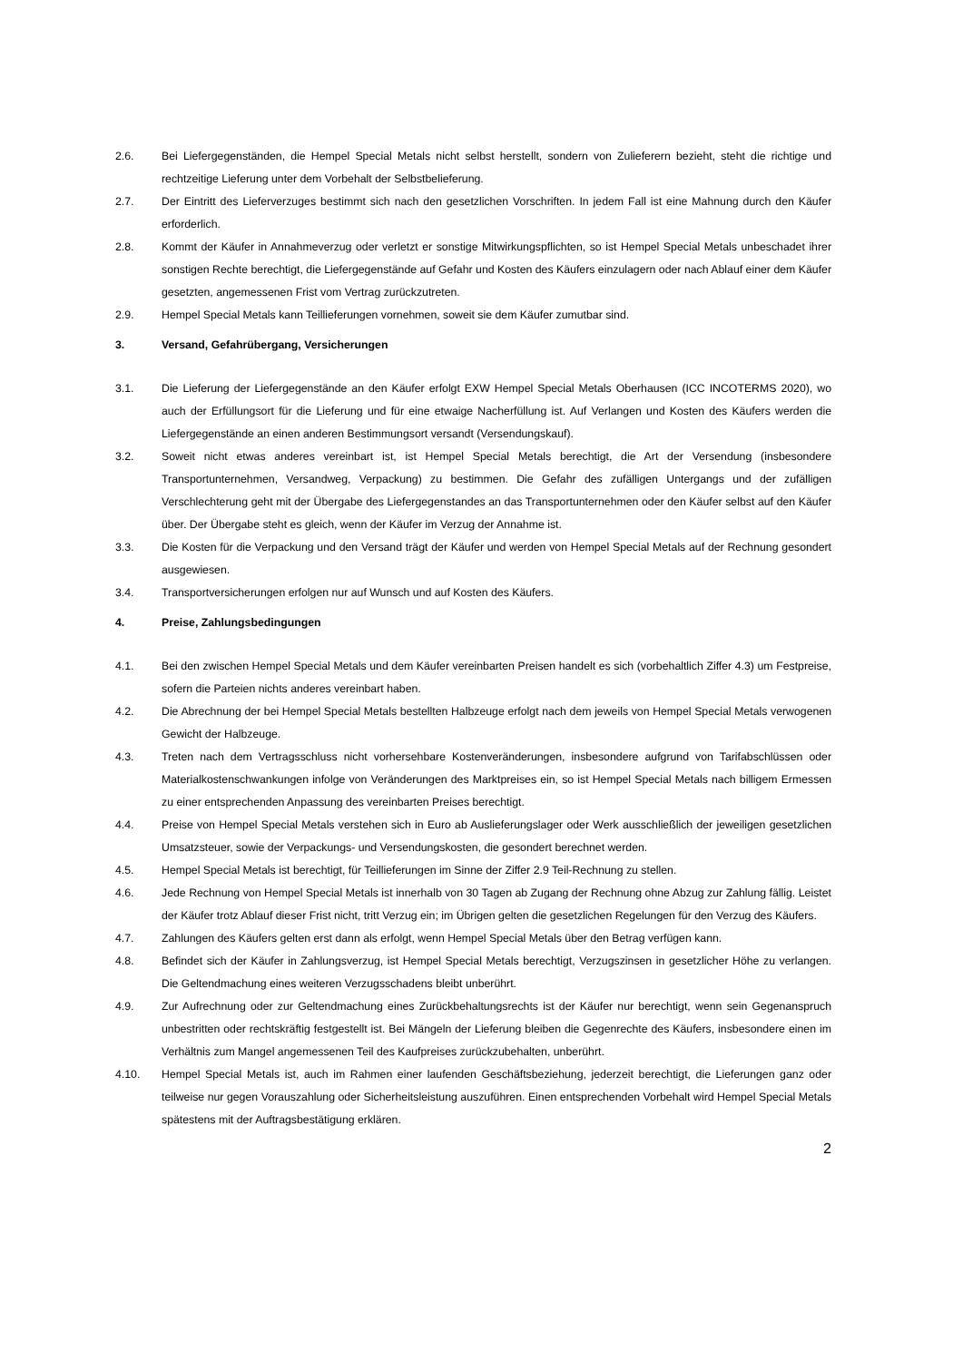2.6. Bei Liefergegenständen, die Hempel Special Metals nicht selbst herstellt, sondern von Zulieferern bezieht, steht die richtige und rechtzeitige Lieferung unter dem Vorbehalt der Selbstbelieferung.
2.7. Der Eintritt des Lieferverzuges bestimmt sich nach den gesetzlichen Vorschriften. In jedem Fall ist eine Mahnung durch den Käufer erforderlich.
2.8. Kommt der Käufer in Annahmeverzug oder verletzt er sonstige Mitwirkungspflichten, so ist Hempel Special Metals unbeschadet ihrer sonstigen Rechte berechtigt, die Liefergegenstände auf Gefahr und Kosten des Käufers einzulagern oder nach Ablauf einer dem Käufer gesetzten, angemessenen Frist vom Vertrag zurückzutreten.
2.9. Hempel Special Metals kann Teillieferungen vornehmen, soweit sie dem Käufer zumutbar sind.
3. Versand, Gefahrübergang, Versicherungen
3.1. Die Lieferung der Liefergegenstände an den Käufer erfolgt EXW Hempel Special Metals Oberhausen (ICC INCOTERMS 2020), wo auch der Erfüllungsort für die Lieferung und für eine etwaige Nacherfüllung ist. Auf Verlangen und Kosten des Käufers werden die Liefergegenstände an einen anderen Bestimmungsort versandt (Versendungskauf).
3.2. Soweit nicht etwas anderes vereinbart ist, ist Hempel Special Metals berechtigt, die Art der Versendung (insbesondere Transportunternehmen, Versandweg, Verpackung) zu bestimmen. Die Gefahr des zufälligen Untergangs und der zufälligen Verschlechterung geht mit der Übergabe des Liefergegenstandes an das Transportunternehmen oder den Käufer selbst auf den Käufer über. Der Übergabe steht es gleich, wenn der Käufer im Verzug der Annahme ist.
3.3. Die Kosten für die Verpackung und den Versand trägt der Käufer und werden von Hempel Special Metals auf der Rechnung gesondert ausgewiesen.
3.4. Transportversicherungen erfolgen nur auf Wunsch und auf Kosten des Käufers.
4. Preise, Zahlungsbedingungen
4.1. Bei den zwischen Hempel Special Metals und dem Käufer vereinbarten Preisen handelt es sich (vorbehaltlich Ziffer 4.3) um Festpreise, sofern die Parteien nichts anderes vereinbart haben.
4.2. Die Abrechnung der bei Hempel Special Metals bestellten Halbzeuge erfolgt nach dem jeweils von Hempel Special Metals verwogenen Gewicht der Halbzeuge.
4.3. Treten nach dem Vertragsschluss nicht vorhersehbare Kostenveränderungen, insbesondere aufgrund von Tarifabschlüssen oder Materialkostenschwankungen infolge von Veränderungen des Marktpreises ein, so ist Hempel Special Metals nach billigem Ermessen zu einer entsprechenden Anpassung des vereinbarten Preises berechtigt.
4.4. Preise von Hempel Special Metals verstehen sich in Euro ab Auslieferungslager oder Werk ausschließlich der jeweiligen gesetzlichen Umsatzsteuer, sowie der Verpackungs- und Versendungskosten, die gesondert berechnet werden.
4.5. Hempel Special Metals ist berechtigt, für Teillieferungen im Sinne der Ziffer 2.9 Teil-Rechnung zu stellen.
4.6. Jede Rechnung von Hempel Special Metals ist innerhalb von 30 Tagen ab Zugang der Rechnung ohne Abzug zur Zahlung fällig. Leistet der Käufer trotz Ablauf dieser Frist nicht, tritt Verzug ein; im Übrigen gelten die gesetzlichen Regelungen für den Verzug des Käufers.
4.7. Zahlungen des Käufers gelten erst dann als erfolgt, wenn Hempel Special Metals über den Betrag verfügen kann.
4.8. Befindet sich der Käufer in Zahlungsverzug, ist Hempel Special Metals berechtigt, Verzugszinsen in gesetzlicher Höhe zu verlangen. Die Geltendmachung eines weiteren Verzugsschadens bleibt unberührt.
4.9. Zur Aufrechnung oder zur Geltendmachung eines Zurückbehaltungsrechts ist der Käufer nur berechtigt, wenn sein Gegenanspruch unbestritten oder rechtskräftig festgestellt ist. Bei Mängeln der Lieferung bleiben die Gegenrechte des Käufers, insbesondere einen im Verhältnis zum Mangel angemessenen Teil des Kaufpreises zurückzubehalten, unberührt.
4.10. Hempel Special Metals ist, auch im Rahmen einer laufenden Geschäftsbeziehung, jederzeit berechtigt, die Lieferungen ganz oder teilweise nur gegen Vorauszahlung oder Sicherheitsleistung auszuführen. Einen entsprechenden Vorbehalt wird Hempel Special Metals spätestens mit der Auftragsbestätigung erklären.
2